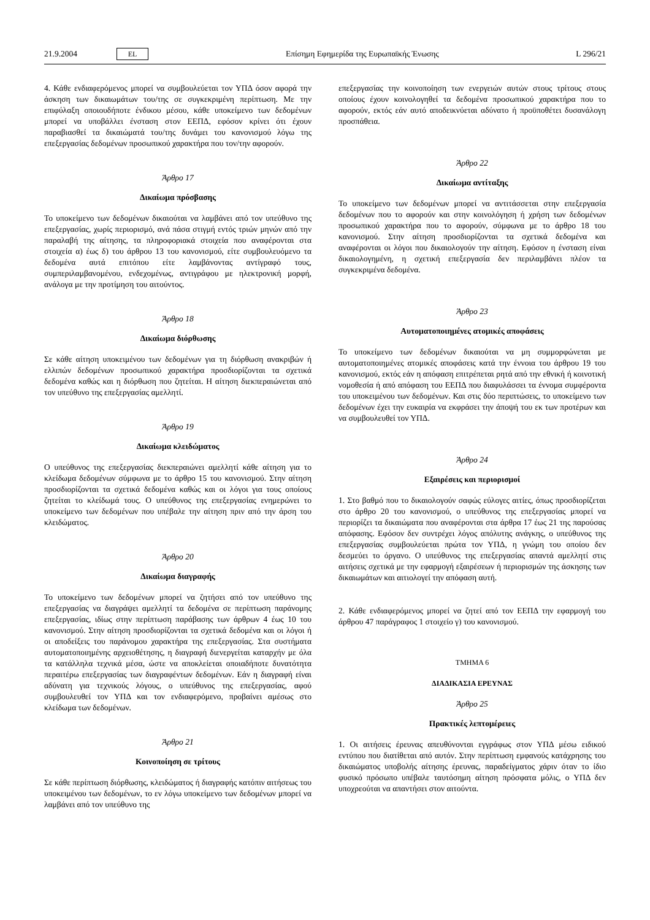21.9.2004 EL Επίσημη Εφημερίδα της Ευρωπαϊκής Ένωσης L 296/21
4. Κάθε ενδιαφερόμενος μπορεί να συμβουλεύεται τον ΥΠΔ όσον αφορά την άσκηση των δικαιωμάτων του/της σε συγκεκριμένη περίπτωση. Με την επιφύλαξη οποιουδήποτε ένδικου μέσου, κάθε υποκείμενο των δεδομένων μπορεί να υποβάλλει ένσταση στον ΕΕΠΔ, εφόσον κρίνει ότι έχουν παραβιασθεί τα δικαιώματά του/της δυνάμει του κανονισμού λόγω της επεξεργασίας δεδομένων προσωπικού χαρακτήρα που τον/την αφορούν.
Άρθρο 17
Δικαίωμα πρόσβασης
Το υποκείμενο των δεδομένων δικαιούται να λαμβάνει από τον υπεύθυνο της επεξεργασίας, χωρίς περιορισμό, ανά πάσα στιγμή εντός τριών μηνών από την παραλαβή της αίτησης, τα πληροφοριακά στοιχεία που αναφέρονται στα στοιχεία α) έως δ) του άρθρου 13 του κανονισμού, είτε συμβουλευόμενο τα δεδομένα αυτά επιτόπου είτε λαμβάνοντας αντίγραφό τους, συμπεριλαμβανομένου, ενδεχομένως, αντιγράφου με ηλεκτρονική μορφή, ανάλογα με την προτίμηση του αιτούντος.
Άρθρο 18
Δικαίωμα διόρθωσης
Σε κάθε αίτηση υποκειμένου των δεδομένων για τη διόρθωση ανακριβών ή ελλιπών δεδομένων προσωπικού χαρακτήρα προσδιορίζονται τα σχετικά δεδομένα καθώς και η διόρθωση που ζητείται. Η αίτηση διεκπεραιώνεται από τον υπεύθυνο της επεξεργασίας αμελλητί.
Άρθρο 19
Δικαίωμα κλειδώματος
Ο υπεύθυνος της επεξεργασίας διεκπεραιώνει αμελλητί κάθε αίτηση για το κλείδωμα δεδομένων σύμφωνα με το άρθρο 15 του κανονισμού. Στην αίτηση προσδιορίζονται τα σχετικά δεδομένα καθώς και οι λόγοι για τους οποίους ζητείται το κλείδωμά τους. Ο υπεύθυνος της επεξεργασίας ενημερώνει το υποκείμενο των δεδομένων που υπέβαλε την αίτηση πριν από την άρση του κλειδώματος.
Άρθρο 20
Δικαίωμα διαγραφής
Το υποκείμενο των δεδομένων μπορεί να ζητήσει από τον υπεύθυνο της επεξεργασίας να διαγράψει αμελλητί τα δεδομένα σε περίπτωση παράνομης επεξεργασίας, ιδίως στην περίπτωση παράβασης των άρθρων 4 έως 10 του κανονισμού. Στην αίτηση προσδιορίζονται τα σχετικά δεδομένα και οι λόγοι ή οι αποδείξεις του παράνομου χαρακτήρα της επεξεργασίας. Στα συστήματα αυτοματοποιημένης αρχειοθέτησης, η διαγραφή διενεργείται καταρχήν με όλα τα κατάλληλα τεχνικά μέσα, ώστε να αποκλείεται οποιαδήποτε δυνατότητα περαιτέρω επεξεργασίας των διαγραφέντων δεδομένων. Εάν η διαγραφή είναι αδύνατη για τεχνικούς λόγους, ο υπεύθυνος της επεξεργασίας, αφού συμβουλευθεί τον ΥΠΔ και τον ενδιαφερόμενο, προβαίνει αμέσως στο κλείδωμα των δεδομένων.
Άρθρο 21
Κοινοποίηση σε τρίτους
Σε κάθε περίπτωση διόρθωσης, κλειδώματος ή διαγραφής κατόπιν αιτήσεως του υποκειμένου των δεδομένων, το εν λόγω υποκείμενο των δεδομένων μπορεί να λαμβάνει από τον υπεύθυνο της
επεξεργασίας την κοινοποίηση των ενεργειών αυτών στους τρίτους στους οποίους έχουν κοινολογηθεί τα δεδομένα προσωπικού χαρακτήρα που το αφορούν, εκτός εάν αυτό αποδεικνύεται αδύνατο ή προϋποθέτει δυσανάλογη προσπάθεια.
Άρθρο 22
Δικαίωμα αντίταξης
Το υποκείμενο των δεδομένων μπορεί να αντιτάσσεται στην επεξεργασία δεδομένων που το αφορούν και στην κοινολόγηση ή χρήση των δεδομένων προσωπικού χαρακτήρα που το αφορούν, σύμφωνα με το άρθρο 18 του κανονισμού. Στην αίτηση προσδιορίζονται τα σχετικά δεδομένα και αναφέρονται οι λόγοι που δικαιολογούν την αίτηση. Εφόσον η ένσταση είναι δικαιολογημένη, η σχετική επεξεργασία δεν περιλαμβάνει πλέον τα συγκεκριμένα δεδομένα.
Άρθρο 23
Αυτοματοποιημένες ατομικές αποφάσεις
Το υποκείμενο των δεδομένων δικαιούται να μη συμμορφώνεται με αυτοματοποιημένες ατομικές αποφάσεις κατά την έννοια του άρθρου 19 του κανονισμού, εκτός εάν η απόφαση επιτρέπεται ρητά από την εθνική ή κοινοτική νομοθεσία ή από απόφαση του ΕΕΠΔ που διαφυλάσσει τα έννομα συμφέροντα του υποκειμένου των δεδομένων. Και στις δύο περιπτώσεις, το υποκείμενο των δεδομένων έχει την ευκαιρία να εκφράσει την άποψή του εκ των προτέρων και να συμβουλευθεί τον ΥΠΔ.
Άρθρο 24
Εξαιρέσεις και περιορισμοί
1. Στο βαθμό που το δικαιολογούν σαφώς εύλογες αιτίες, όπως προσδιορίζεται στο άρθρο 20 του κανονισμού, ο υπεύθυνος της επεξεργασίας μπορεί να περιορίζει τα δικαιώματα που αναφέρονται στα άρθρα 17 έως 21 της παρούσας απόφασης. Εφόσον δεν συντρέχει λόγος απόλυτης ανάγκης, ο υπεύθυνος της επεξεργασίας συμβουλεύεται πρώτα τον ΥΠΔ, η γνώμη του οποίου δεν δεσμεύει το όργανο. Ο υπεύθυνος της επεξεργασίας απαντά αμελλητί στις αιτήσεις σχετικά με την εφαρμογή εξαιρέσεων ή περιορισμών της άσκησης των δικαιωμάτων και αιτιολογεί την απόφαση αυτή.
2. Κάθε ενδιαφερόμενος μπορεί να ζητεί από τον ΕΕΠΔ την εφαρμογή του άρθρου 47 παράγραφος 1 στοιχείο γ) του κανονισμού.
ΤΜΗΜΑ 6
ΔΙΑΔΙΚΑΣΙΑ ΕΡΕΥΝΑΣ
Άρθρο 25
Πρακτικές λεπτομέρειες
1. Οι αιτήσεις έρευνας απευθύνονται εγγράφως στον ΥΠΔ μέσω ειδικού εντύπου που διατίθεται από αυτόν. Στην περίπτωση εμφανούς κατάχρησης του δικαιώματος υποβολής αίτησης έρευνας, παραδείγματος χάριν όταν το ίδιο φυσικό πρόσωπο υπέβαλε ταυτόσημη αίτηση πρόσφατα μόλις, ο ΥΠΔ δεν υποχρεούται να απαντήσει στον αιτούντα.